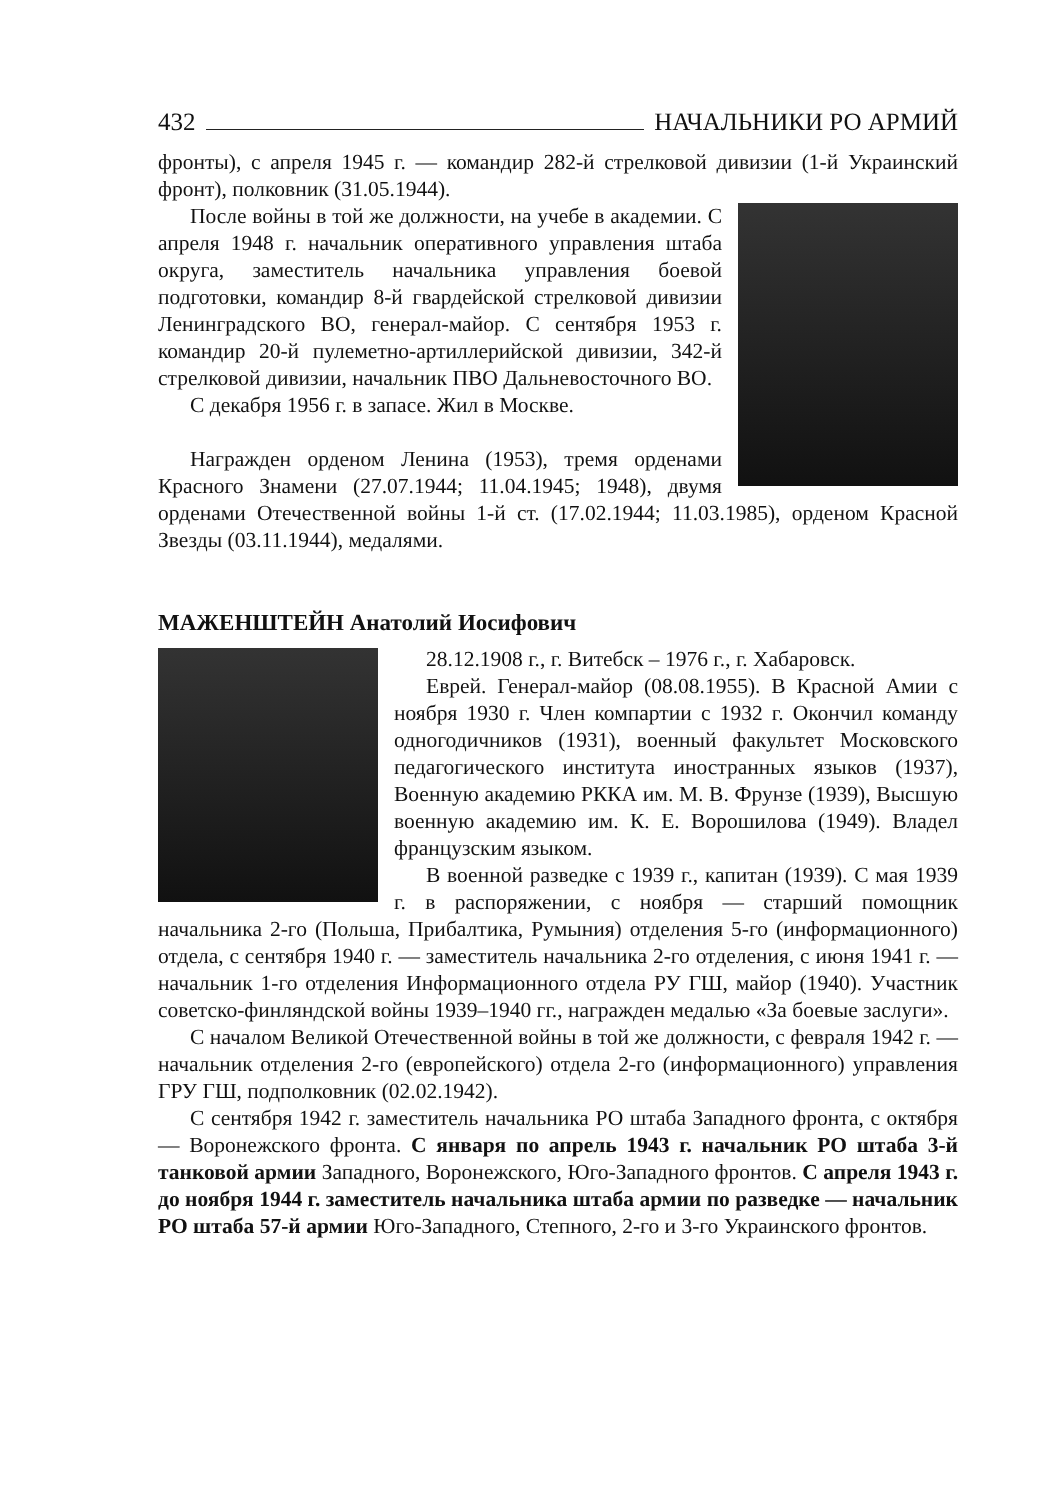432 НАЧАЛЬНИКИ РО АРМИЙ
фронты), с апреля 1945 г. — командир 282-й стрелковой дивизии (1-й Украинский фронт), полковник (31.05.1944).
После войны в той же должности, на учебе в академии. С апреля 1948 г. начальник оперативного управления штаба округа, заместитель начальника управления боевой подготовки, командир 8-й гвардейской стрелковой дивизии Ленинградского ВО, генерал-майор. С сентября 1953 г. командир 20-й пулеметно-артиллерийской дивизии, 342-й стрелковой дивизии, начальник ПВО Дальневосточного ВО.
С декабря 1956 г. в запасе. Жил в Москве.
Награжден орденом Ленина (1953), тремя орденами Красного Знамени (27.07.1944; 11.04.1945; 1948), двумя орденами Отечественной войны 1-й ст. (17.02.1944; 11.03.1985), орденом Красной Звезды (03.11.1944), медалями.
МАЖЕНШТЕЙН Анатолий Иосифович
28.12.1908 г., г. Витебск – 1976 г., г. Хабаровск.
Еврей. Генерал-майор (08.08.1955). В Красной Амии с ноября 1930 г. Член компартии с 1932 г. Окончил команду одногодичников (1931), военный факультет Московского педагогического института иностранных языков (1937), Военную академию РККА им. М. В. Фрунзе (1939), Высшую военную академию им. К. Е. Ворошилова (1949). Владел французским языком.
В военной разведке с 1939 г., капитан (1939). С мая 1939 г. в распоряжении, с ноября — старший помощник начальника 2-го (Польша, Прибалтика, Румыния) отделения 5-го (информационного) отдела, с сентября 1940 г. — заместитель начальника 2-го отделения, с июня 1941 г. — начальник 1-го отделения Информационного отдела РУ ГШ, майор (1940). Участник советско-финляндской войны 1939–1940 гг., награжден медалью «За боевые заслуги».
С началом Великой Отечественной войны в той же должности, с февраля 1942 г. — начальник отделения 2-го (европейского) отдела 2-го (информационного) управления ГРУ ГШ, подполковник (02.02.1942).
С сентября 1942 г. заместитель начальника РО штаба Западного фронта, с октября — Воронежского фронта. С января по апрель 1943 г. начальник РО штаба 3-й танковой армии Западного, Воронежского, Юго-Западного фронтов. С апреля 1943 г. до ноября 1944 г. заместитель начальника штаба армии по разведке — начальник РО штаба 57-й армии Юго-Западного, Степного, 2-го и 3-го Украинского фронтов.